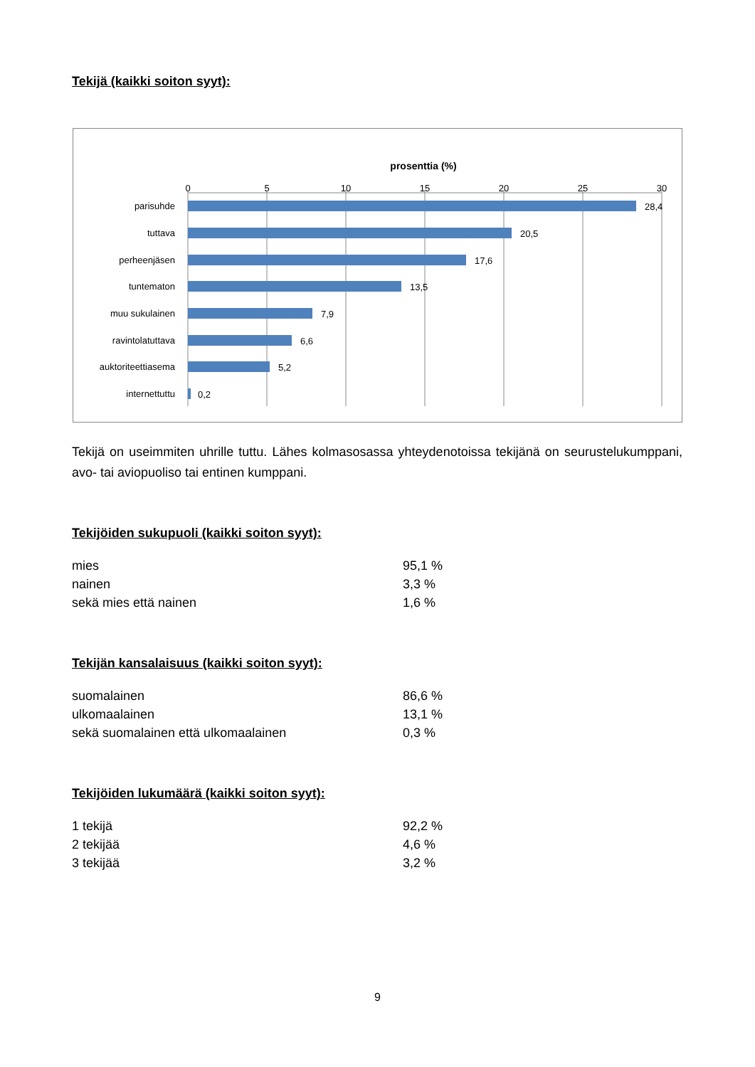Tekijä (kaikki soiton syyt):
prosenttia (%)
0
5
10
15
20
25
30
parisuhde
tuttava
perheenjäsen
tuntematon
muu sukulainen
ravintolatuttava
auktoriteettiasema
internettuttu
28,4
20,5
17,6
13,5
7,9
6,6
5,2
0,2
Tekijä on useimmiten uhrille tuttu. Lähes kolmasosassa yhteydenotoissa tekijänä on seurustelukumppani, avo- tai aviopuoliso tai entinen kumppani.
Tekijöiden sukupuoli (kaikki soiton syyt):
| mies | 95,1 % |
| nainen | 3,3 % |
| sekä mies että nainen | 1,6 % |
Tekijän kansalaisuus (kaikki soiton syyt):
| suomalainen | 86,6 % |
| ulkomaalainen | 13,1 % |
| sekä suomalainen että ulkomaalainen | 0,3 % |
Tekijöiden lukumäärä (kaikki soiton syyt):
| 1 tekijä | 92,2 % |
| 2 tekijää | 4,6 % |
| 3 tekijää | 3,2 % |
9